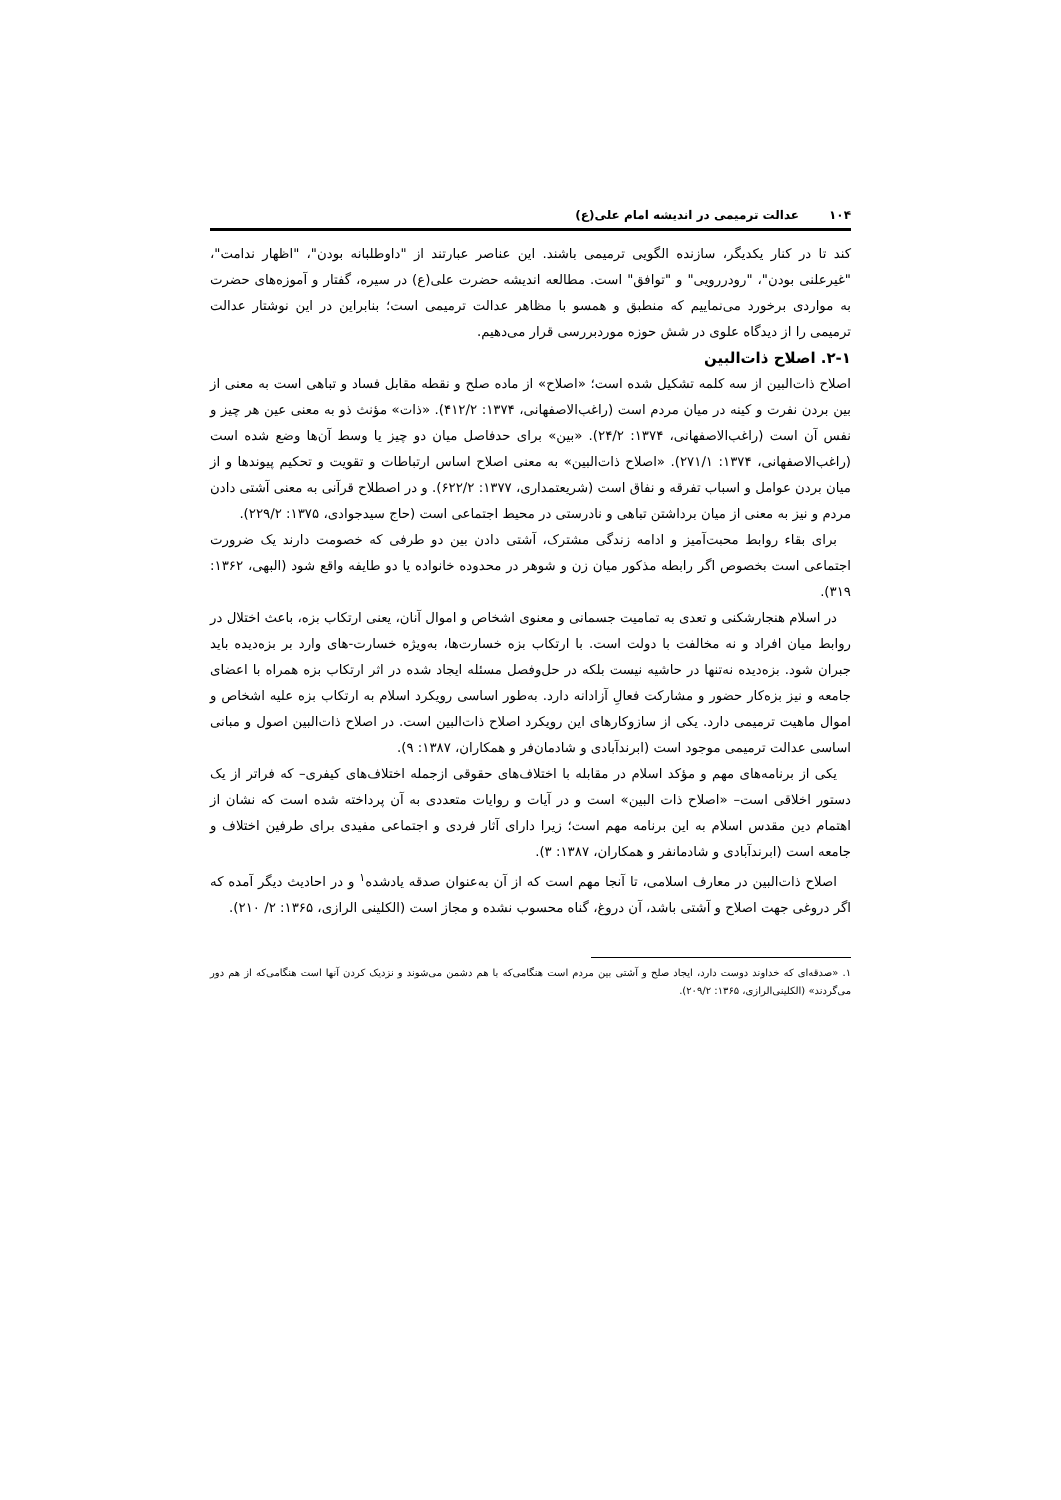۱۰۴ عدالت ترمیمی در اندیشه امام علی(ع)
کند تا در کنار یکدیگر، سازنده الگویی ترمیمی باشند. این عناصر عبارتند از "داوطلبانه بودن"، "اظهار ندامت"، "غیرعلنی بودن"، "رودررویی" و "توافق" است. مطالعه اندیشه حضرت علی(ع) در سیره، گفتار و آموزه‌های حضرت به مواردی برخورد می‌نماییم که منطبق و همسو با مظاهر عدالت ترمیمی است؛ بنابراین در این نوشتار عدالت ترمیمی را از دیدگاه علوی در شش حوزه موردبررسی قرار می‌دهیم.
۲-۱. اصلاح ذات‌البین
اصلاح ذات‌البین از سه کلمه تشکیل شده است؛ «اصلاح» از ماده صلح و نقطه مقابل فساد و تباهی است به معنی از بین بردن نفرت و کینه در میان مردم است (راغب‌الاصفهانی، ۱۳۷۴: ۴۱۲/۲). «ذات» مؤنث ذو به معنی عین هر چیز و نفس آن است (راغب‌الاصفهانی، ۱۳۷۴: ۲۴/۲). «بین» برای حدفاصل میان دو چیز یا وسط آن‌ها وضع شده است (راغب‌الاصفهانی، ۱۳۷۴: ۲۷۱/۱). «اصلاح ذات‌البین» به معنی اصلاح اساس ارتباطات و تقویت و تحکیم پیوندها و از میان بردن عوامل و اسباب تفرقه و نفاق است (شریعتمداری، ۱۳۷۷: ۶۲۲/۲). و در اصطلاح قرآنی به معنی آشتی دادن مردم و نیز به معنی از میان برداشتن تباهی و نادرستی در محیط اجتماعی است (حاج سیدجوادی، ۱۳۷۵: ۲۲۹/۲).
برای بقاء روابط محبت‌آمیز و ادامه زندگی مشترک، آشتی دادن بین دو طرفی که خصومت دارند یک ضرورت اجتماعی است بخصوص اگر رابطه مذکور میان زن و شوهر در محدوده خانواده یا دو طایفه واقع شود (البهی، ۱۳۶۲: ۳۱۹).
در اسلام هنجارشکنی و تعدی به تمامیت جسمانی و معنوی اشخاص و اموال آنان، یعنی ارتکاب بزه، باعث اختلال در روابط میان افراد و نه مخالفت با دولت است. با ارتکاب بزه خسارت‌ها، به‌ویژه خسارت-های وارد بر بزه‌دیده باید جبران شود. بزه‌دیده نه‌تنها در حاشیه نیست بلکه در حل‌وفصل مسئله ایجاد شده در اثر ارتکاب بزه همراه با اعضای جامعه و نیز بزه‌کار حضور و مشارکت فعالِ آزادانه دارد. به‌طور اساسی رویکرد اسلام به ارتکاب بزه علیه اشخاص و اموال ماهیت ترمیمی دارد. یکی از سازوکارهای این رویکرد اصلاح ذات‌البین است. در اصلاح ذات‌البین اصول و مبانی اساسی عدالت ترمیمی موجود است (ابرندآبادی و شادمان‌فر و همکاران، ۱۳۸۷: ۹).
یکی از برنامه‌های مهم و مؤکد اسلام در مقابله با اختلاف‌های حقوقی ازجمله اختلاف‌های کیفری– که فراتر از یک دستور اخلاقی است– «اصلاح ذات البین» است و در آیات و روایات متعددی به آن پرداخته شده است که نشان از اهتمام دین مقدس اسلام به این برنامه مهم است؛ زیرا دارای آثار فردی و اجتماعی مفیدی برای طرفین اختلاف و جامعه است (ابرندآبادی و شادمانفر و همکاران، ۱۳۸۷: ۳).
اصلاح ذات‌البین در معارف اسلامی، تا آنجا مهم است که از آن به‌عنوان صدقه یادشده<sup>۱</sup> و در احادیث دیگر آمده که اگر دروغی جهت اصلاح و آشتی باشد، آن دروغ، گناه محسوب نشده و مجاز است (الکلینی الرازی، ۱۳۶۵: ۲/ ۲۱۰).
۱. «صدقه‌ای که خداوند دوست دارد، ایجاد صلح و آشتی بین مردم است هنگامی‌که با هم دشمن می‌شوند و نزدیک کردن آنها است هنگامی‌که از هم دور می‌گردند» (الکلینی‌الرازی، ۱۳۶۵: ۲۰۹/۲).